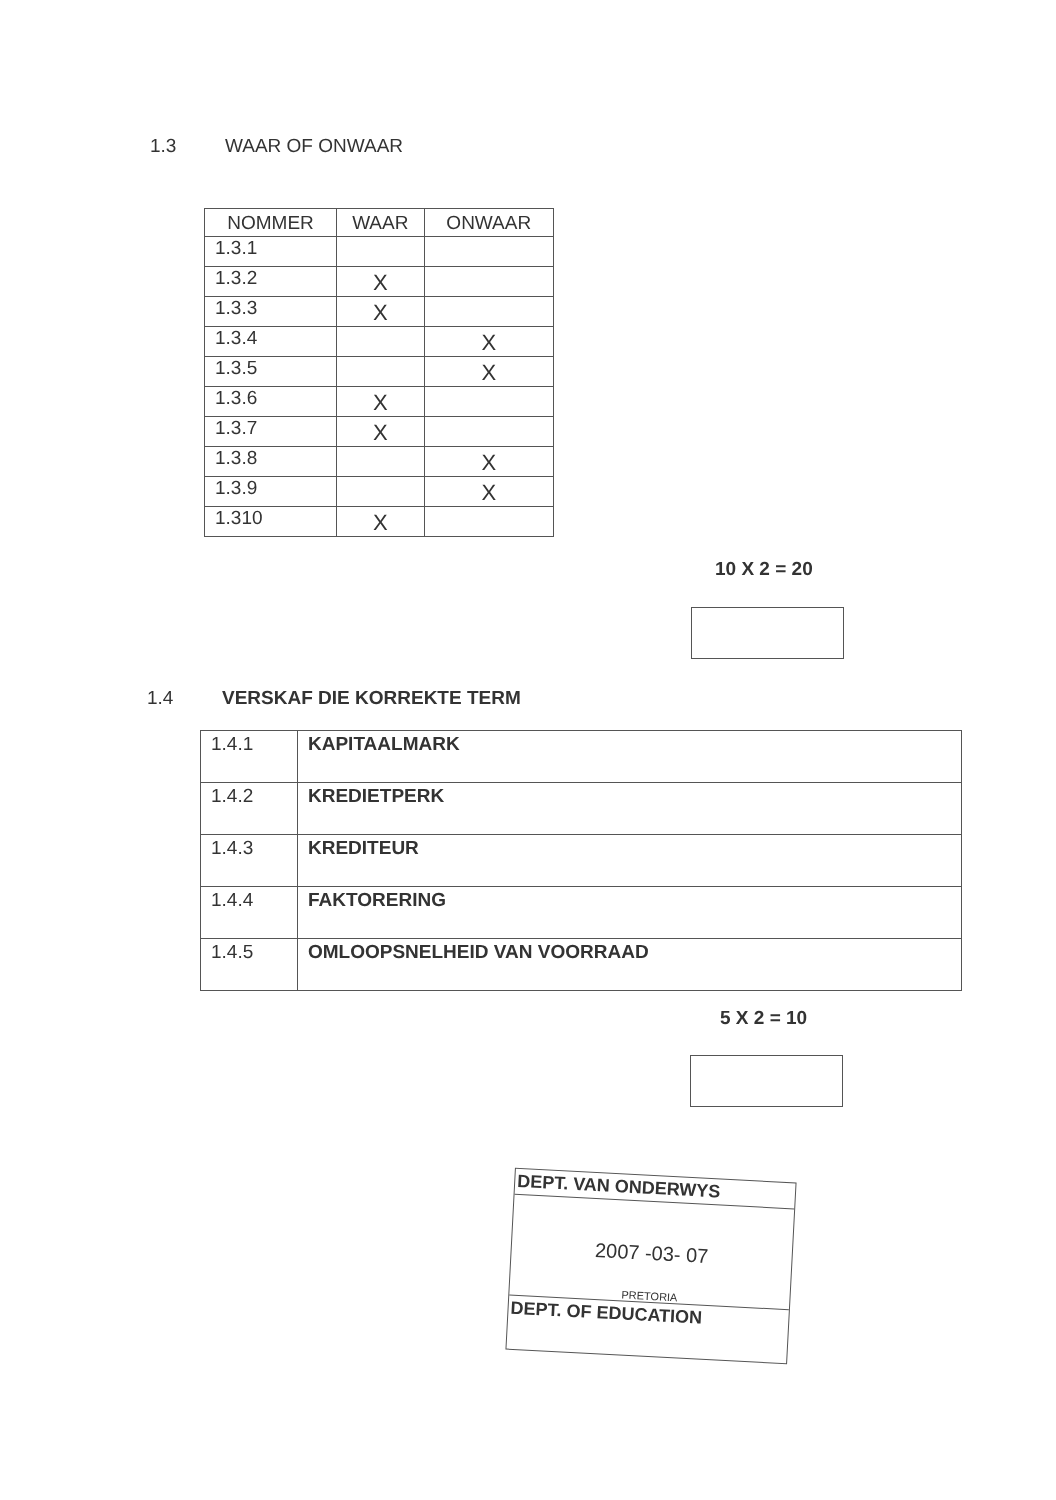1.3 WAAR OF ONWAAR
| NOMMER | WAAR | ONWAAR |
| --- | --- | --- |
| 1.3.1 | | |
| 1.3.2 | X | |
| 1.3.3 | X | |
| 1.3.4 | | X |
| 1.3.5 | | X |
| 1.3.6 | X | |
| 1.3.7 | X | |
| 1.3.8 | | X |
| 1.3.9 | | X |
| 1.310 | X | |
10 X 2 = 20
1.4 VERSKAF DIE KORREKTE TERM
| 1.4.1 | KAPITAALMARK |
| 1.4.2 | KREDIETPERK |
| 1.4.3 | KREDITEUR |
| 1.4.4 | FAKTORERING |
| 1.4.5 | OMLOOPSNELHEID VAN VOORRAAD |
5 X 2 = 10
DEPT. VAN ONDERWYS
2007 -03- 07
PRETORIA
DEPT. OF EDUCATION